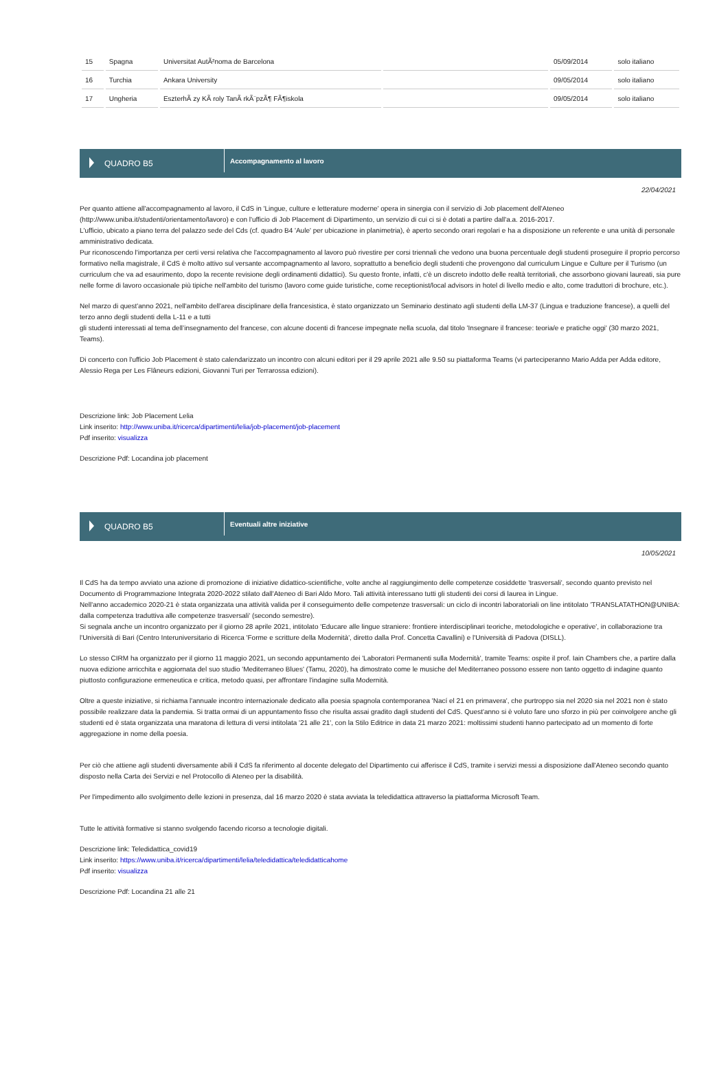| 15 | Spagna | Universitat AutÃ²noma de Barcelona | | 05/09/2014 | solo italiano |
| 16 | Turchia | Ankara University | | 09/05/2014 | solo italiano |
| 17 | Ungheria | EszterhÃ zy KÃ roly TanÃ rkÃ¨pzÃ¶ FÃ¶iskola | | 09/05/2014 | solo italiano |
QUADRO B5
Accompagnamento al lavoro
22/04/2021
Per quanto attiene all'accompagnamento al lavoro, il CdS in 'Lingue, culture e letterature moderne' opera in sinergia con il servizio di Job placement dell'Ateneo (http://www.uniba.it/studenti/orientamento/lavoro) e con l'ufficio di Job Placement di Dipartimento, un servizio di cui ci si è dotati a partire dall'a.a. 2016-2017.
L'ufficio, ubicato a piano terra del palazzo sede del Cds (cf. quadro B4 'Aule' per ubicazione in planimetria), è aperto secondo orari regolari e ha a disposizione un referente e una unità di personale amministrativo dedicata.
Pur riconoscendo l'importanza per certi versi relativa che l'accompagnamento al lavoro può rivestire per corsi triennali che vedono una buona percentuale degli studenti proseguire il proprio percorso formativo nella magistrale, il CdS è molto attivo sul versante accompagnamento al lavoro, soprattutto a beneficio degli studenti che provengono dal curriculum Lingue e Culture per il Turismo (un curriculum che va ad esaurimento, dopo la recente revisione degli ordinamenti didattici). Su questo fronte, infatti, c'è un discreto indotto delle realtà territoriali, che assorbono giovani laureati, sia pure nelle forme di lavoro occasionale più tipiche nell'ambito del turismo (lavoro come guide turistiche, come receptionist/local advisors in hotel di livello medio e alto, come traduttori di brochure, etc.).
Nel marzo di quest'anno 2021, nell'ambito dell'area disciplinare della francesistica, è stato organizzato un Seminario destinato agli studenti della LM-37 (Lingua e traduzione francese), a quelli del terzo anno degli studenti della L-11 e a tutti
gli studenti interessati al tema dell’insegnamento del francese, con alcune docenti di francese impegnate nella scuola, dal titolo 'Insegnare il francese: teoria/e e pratiche oggi' (30 marzo 2021, Teams).
Di concerto con l'ufficio Job Placement è stato calendarizzato un incontro con alcuni editori per il 29 aprile 2021 alle 9.50 su piattaforma Teams (vi parteciperanno Mario Adda per Adda editore, Alessio Rega per Les Flâneurs edizioni, Giovanni Turi per Terrarossa edizioni).
Descrizione link: Job Placement Lelia
Link inserito: http://www.uniba.it/ricerca/dipartimenti/lelia/job-placement/job-placement
Pdf inserito: visualizza
Descrizione Pdf: Locandina job placement
QUADRO B5
Eventuali altre iniziative
10/05/2021
Il CdS ha da tempo avviato una azione di promozione di iniziative didattico-scientifiche, volte anche al raggiungimento delle competenze cosiddette 'trasversali', secondo quanto previsto nel Documento di Programmazione Integrata 2020-2022 stilato dall'Ateneo di Bari Aldo Moro. Tali attività interessano tutti gli studenti dei corsi di laurea in Lingue.
Nell'anno accademico 2020-21 è stata organizzata una attività valida per il conseguimento delle competenze trasversali: un ciclo di incontri laboratoriali on line intitolato 'TRANSLATATHON@UNIBA: dalla competenza traduttiva alle competenze trasversali' (secondo semestre).
Si segnala anche un incontro organizzato per il giorno 28 aprile 2021, intitolato 'Educare alle lingue straniere: frontiere interdisciplinari teoriche, metodologiche e operative', in collaborazione tra l'Università di Bari (Centro Interuniversitario di Ricerca 'Forme e scritture della Modernità', diretto dalla Prof. Concetta Cavallini) e l'Università di Padova (DISLL).
Lo stesso CIRM ha organizzato per il giorno 11 maggio 2021, un secondo appuntamento dei 'Laboratori Permanenti sulla Modernità', tramite Teams: ospite il prof. Iain Chambers che, a partire dalla nuova edizione arricchita e aggiornata del suo studio 'Mediterraneo Blues' (Tamu, 2020), ha dimostrato come le musiche del Mediterraneo possono essere non tanto oggetto di indagine quanto piuttosto configurazione ermeneutica e critica, metodo quasi, per affrontare l'indagine sulla Modernità.
Oltre a queste iniziative, si richiama l'annuale incontro internazionale dedicato alla poesia spagnola contemporanea 'Nací el 21 en primavera', che purtroppo sia nel 2020 sia nel 2021 non è stato possibile realizzare data la pandemia. Si tratta ormai di un appuntamento fisso che risulta assai gradito dagli studenti del CdS. Quest'anno si è voluto fare uno sforzo in più per coinvolgere anche gli studenti ed è stata organizzata una maratona di lettura di versi intitolata '21 alle 21', con la Stilo Editrice in data 21 marzo 2021: moltissimi studenti hanno partecipato ad un momento di forte aggregazione in nome della poesia.
Per ciò che attiene agli studenti diversamente abili il CdS fa riferimento al docente delegato del Dipartimento cui afferisce il CdS, tramite i servizi messi a disposizione dall'Ateneo secondo quanto disposto nella Carta dei Servizi e nel Protocollo di Ateneo per la disabilità.
Per l'impedimento allo svolgimento delle lezioni in presenza, dal 16 marzo 2020 è stata avviata la teledidattica attraverso la piattaforma Microsoft Team.
Tutte le attività formative si stanno svolgendo facendo ricorso a tecnologie digitali.
Descrizione link: Teledidattica_covid19
Link inserito: https://www.uniba.it/ricerca/dipartimenti/lelia/teledidattica/teledidatticahome
Pdf inserito: visualizza
Descrizione Pdf: Locandina 21 alle 21